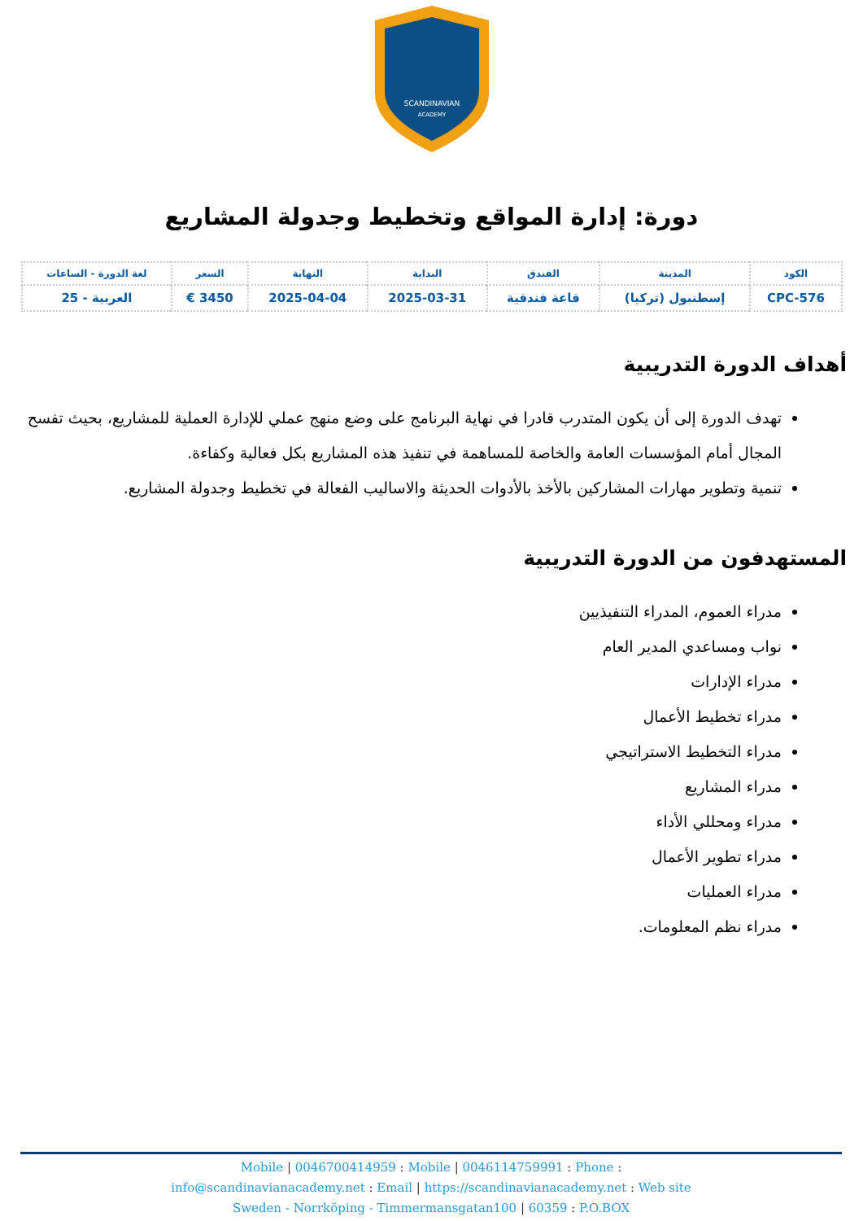SCANDINAVIAN
ACADEMY
دورة: إدارة المواقع وتخطيط وجدولة المشاريع
| الكود | المدينة | الفندق | البداية | النهاية | السعر | لغة الدورة - الساعات |
| --- | --- | --- | --- | --- | --- | --- |
| CPC-576 | إسطنبول (تركيا) | قاعة فندقية | 2025-03-31 | 2025-04-04 | 3450 € | العربية - 25 |
أهداف الدورة التدريبية
تهدف الدورة إلى أن يكون المتدرب قادرا في نهاية البرنامج على وضع منهج عملي للإدارة العملية للمشاريع، بحيث تفسح المجال أمام المؤسسات العامة والخاصة للمساهمة في تنفيذ هذه المشاريع بكل فعالية وكفاءة.
تنمية وتطوير مهارات المشاركين بالأخذ بالأدوات الحديثة والاساليب الفعالة في تخطيط وجدولة المشاريع.
المستهدفون من الدورة التدريبية
مدراء العموم، المدراء التنفيذيين
نواب ومساعدي المدير العام
مدراء الإدارات
مدراء تخطيط الأعمال
مدراء التخطيط الاستراتيجي
مدراء المشاريع
مدراء ومحللي الأداء
مدراء تطوير الأعمال
مدراء العمليات
مدراء نظم المعلومات.
Mobile | 0046700414959 : Mobile | 0046114759991 : Phone :
info@scandinavianacademy.net : Email | https://scandinavianacademy.net : Web site
Sweden - Norrköping - Timmermansgatan100 | 60359 : P.O.BOX